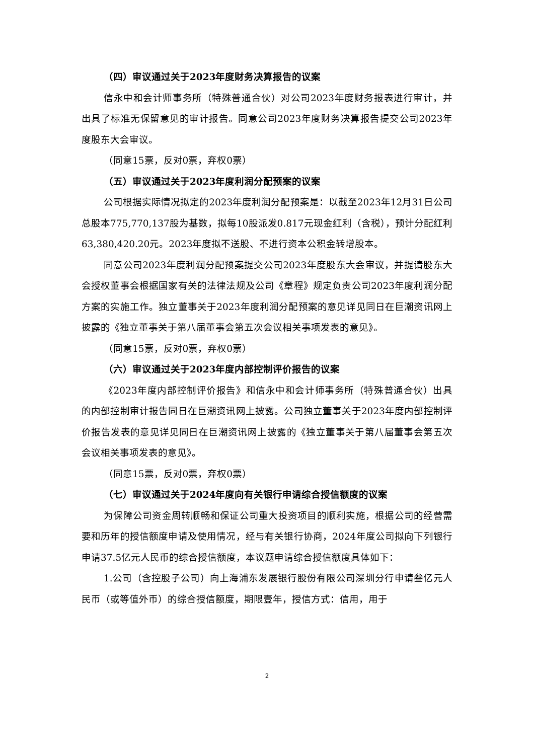（四）审议通过关于2023年度财务决算报告的议案
信永中和会计师事务所（特殊普通合伙）对公司2023年度财务报表进行审计，并出具了标准无保留意见的审计报告。同意公司2023年度财务决算报告提交公司2023年度股东大会审议。
（同意15票，反对0票，弃权0票）
（五）审议通过关于2023年度利润分配预案的议案
公司根据实际情况拟定的2023年度利润分配预案是：以截至2023年12月31日公司总股本775,770,137股为基数，拟每10股派发0.817元现金红利（含税），预计分配红利63,380,420.20元。2023年度拟不送股、不进行资本公积金转增股本。
同意公司2023年度利润分配预案提交公司2023年度股东大会审议，并提请股东大会授权董事会根据国家有关的法律法规及公司《章程》规定负责公司2023年度利润分配方案的实施工作。独立董事关于2023年度利润分配预案的意见详见同日在巨潮资讯网上披露的《独立董事关于第八届董事会第五次会议相关事项发表的意见》。
（同意15票，反对0票，弃权0票）
（六）审议通过关于2023年度内部控制评价报告的议案
《2023年度内部控制评价报告》和信永中和会计师事务所（特殊普通合伙）出具的内部控制审计报告同日在巨潮资讯网上披露。公司独立董事关于2023年度内部控制评价报告发表的意见详见同日在巨潮资讯网上披露的《独立董事关于第八届董事会第五次会议相关事项发表的意见》。
（同意15票，反对0票，弃权0票）
（七）审议通过关于2024年度向有关银行申请综合授信额度的议案
为保障公司资金周转顺畅和保证公司重大投资项目的顺利实施，根据公司的经营需要和历年的授信额度申请及使用情况，经与有关银行协商，2024年度公司拟向下列银行申请37.5亿元人民币的综合授信额度，本议题申请综合授信额度具体如下：
1.公司（含控股子公司）向上海浦东发展银行股份有限公司深圳分行申请叁亿元人民币（或等值外币）的综合授信额度，期限壹年，授信方式：信用，用于
2